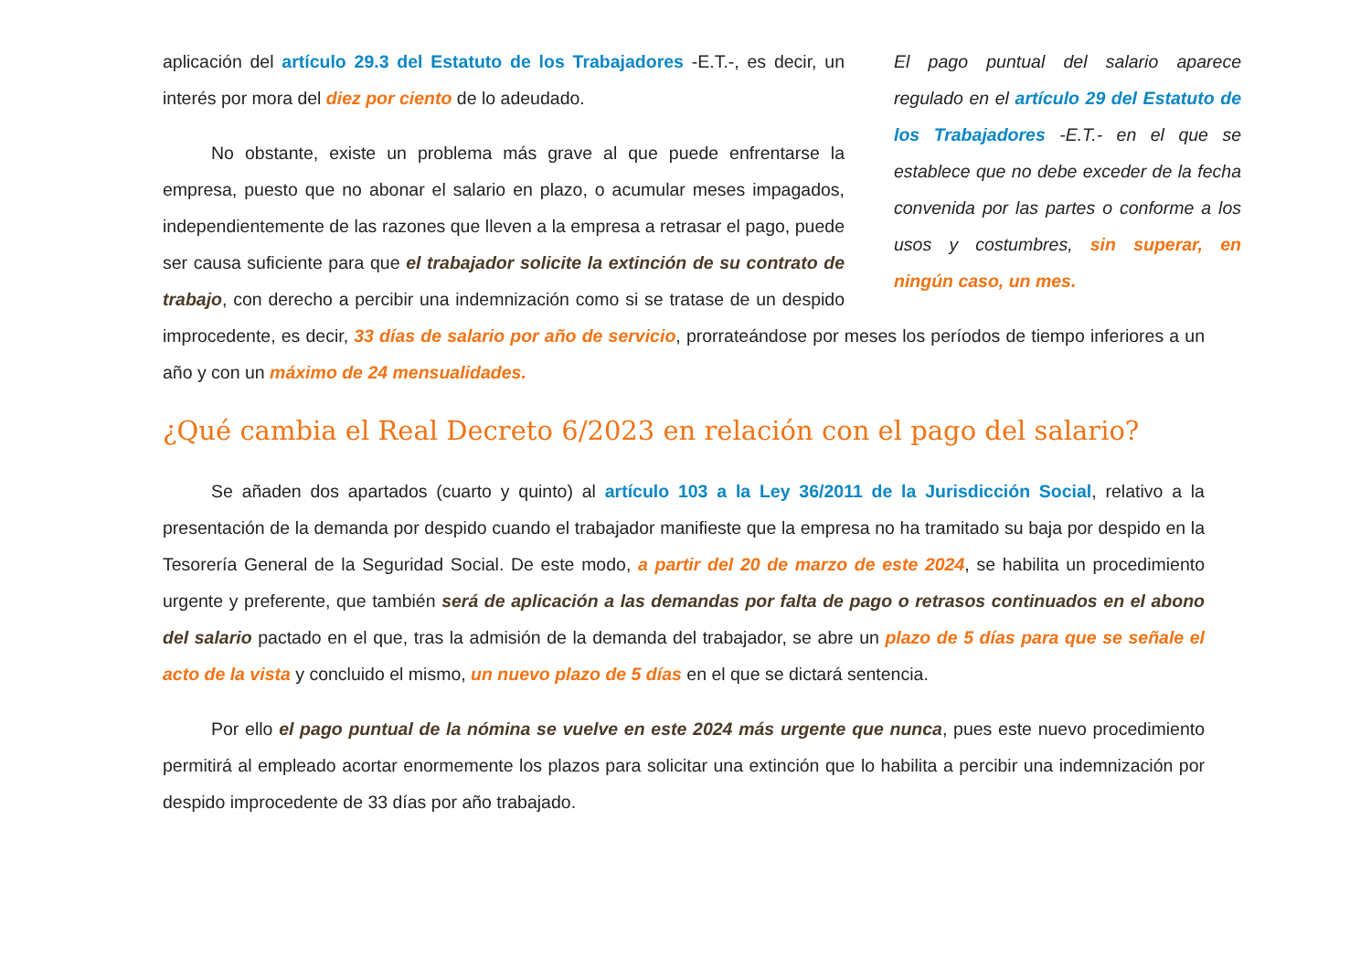El pago puntual del salario aparece regulado en el artículo 29 del Estatuto de los Trabajadores -E.T.- en el que se establece que no debe exceder de la fecha convenida por las partes o conforme a los usos y costumbres, sin superar, en ningún caso, un mes.
aplicación del artículo 29.3 del Estatuto de los Trabajadores -E.T.-, es decir, un interés por mora del diez por ciento de lo adeudado.
No obstante, existe un problema más grave al que puede enfrentarse la empresa, puesto que no abonar el salario en plazo, o acumular meses impagados, independientemente de las razones que lleven a la empresa a retrasar el pago, puede ser causa suficiente para que el trabajador solicite la extinción de su contrato de trabajo, con derecho a percibir una indemnización como si se tratase de un despido improcedente, es decir, 33 días de salario por año de servicio, prorrateándose por meses los períodos de tiempo inferiores a un año y con un máximo de 24 mensualidades.
¿Qué cambia el Real Decreto 6/2023 en relación con el pago del salario?
Se añaden dos apartados (cuarto y quinto) al artículo 103 a la Ley 36/2011 de la Jurisdicción Social, relativo a la presentación de la demanda por despido cuando el trabajador manifieste que la empresa no ha tramitado su baja por despido en la Tesorería General de la Seguridad Social. De este modo, a partir del 20 de marzo de este 2024, se habilita un procedimiento urgente y preferente, que también será de aplicación a las demandas por falta de pago o retrasos continuados en el abono del salario pactado en el que, tras la admisión de la demanda del trabajador, se abre un plazo de 5 días para que se señale el acto de la vista y concluido el mismo, un nuevo plazo de 5 días en el que se dictará sentencia.
Por ello el pago puntual de la nómina se vuelve en este 2024 más urgente que nunca, pues este nuevo procedimiento permitirá al empleado acortar enormemente los plazos para solicitar una extinción que lo habilita a percibir una indemnización por despido improcedente de 33 días por año trabajado.